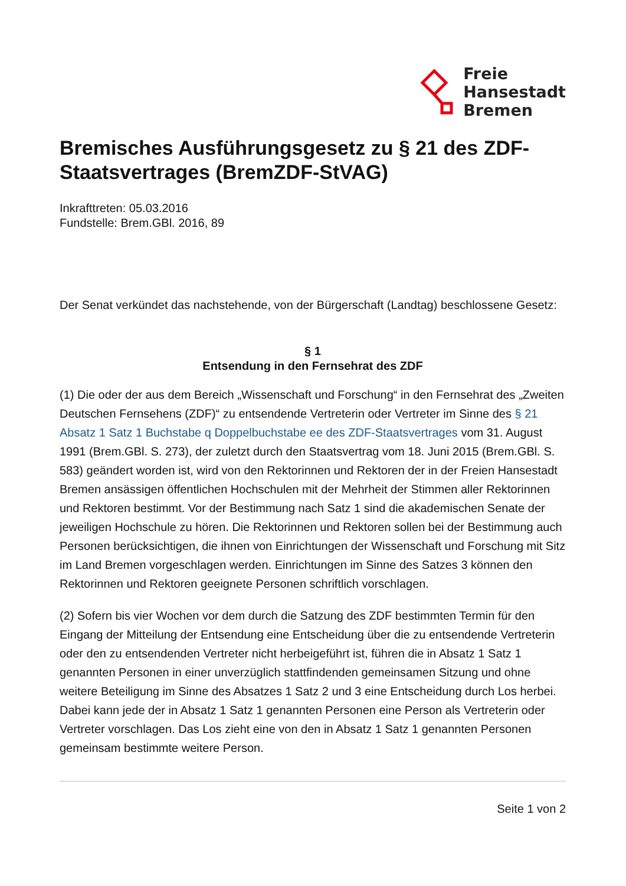Freie
Hansestadt
Bremen
Bremisches Ausführungsgesetz zu § 21 des ZDF-Staatsvertrages (BremZDF-StVAG)
Inkrafttreten: 05.03.2016
Fundstelle: Brem.GBl. 2016, 89
Der Senat verkündet das nachstehende, von der Bürgerschaft (Landtag) beschlossene Gesetz:
§ 1
Entsendung in den Fernsehrat des ZDF
(1) Die oder der aus dem Bereich „Wissenschaft und Forschung“ in den Fernsehrat des „Zweiten Deutschen Fernsehens (ZDF)“ zu entsendende Vertreterin oder Vertreter im Sinne des § 21 Absatz 1 Satz 1 Buchstabe q Doppelbuchstabe ee des ZDF-Staatsvertrages vom 31. August 1991 (Brem.GBl. S. 273), der zuletzt durch den Staatsvertrag vom 18. Juni 2015 (Brem.GBl. S. 583) geändert worden ist, wird von den Rektorinnen und Rektoren der in der Freien Hansestadt Bremen ansässigen öffentlichen Hochschulen mit der Mehrheit der Stimmen aller Rektorinnen und Rektoren bestimmt. Vor der Bestimmung nach Satz 1 sind die akademischen Senate der jeweiligen Hochschule zu hören. Die Rektorinnen und Rektoren sollen bei der Bestimmung auch Personen berücksichtigen, die ihnen von Einrichtungen der Wissenschaft und Forschung mit Sitz im Land Bremen vorgeschlagen werden. Einrichtungen im Sinne des Satzes 3 können den Rektorinnen und Rektoren geeignete Personen schriftlich vorschlagen.
(2) Sofern bis vier Wochen vor dem durch die Satzung des ZDF bestimmten Termin für den Eingang der Mitteilung der Entsendung eine Entscheidung über die zu entsendende Vertreterin oder den zu entsendenden Vertreter nicht herbeigeführt ist, führen die in Absatz 1 Satz 1 genannten Personen in einer unverzüglich stattfindenden gemeinsamen Sitzung und ohne weitere Beteiligung im Sinne des Absatzes 1 Satz 2 und 3 eine Entscheidung durch Los herbei. Dabei kann jede der in Absatz 1 Satz 1 genannten Personen eine Person als Vertreterin oder Vertreter vorschlagen. Das Los zieht eine von den in Absatz 1 Satz 1 genannten Personen gemeinsam bestimmte weitere Person.
Seite 1 von 2